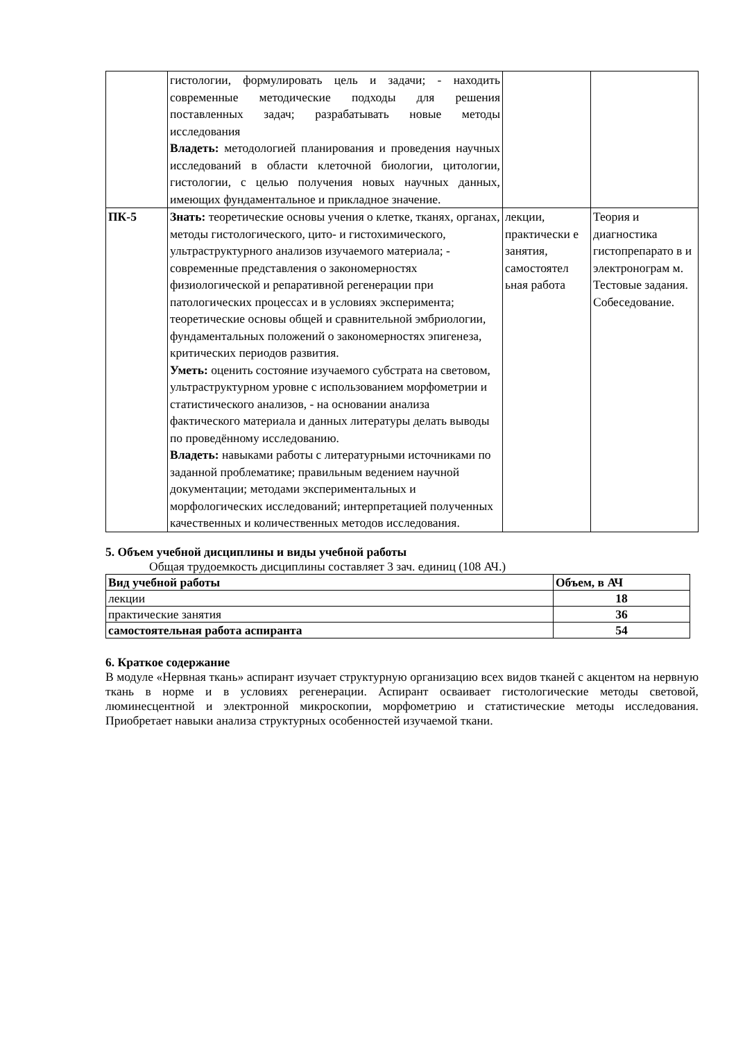| | гистологии, формулировать цель и задачи; - находить современные методические подходы для решения поставленных задач; разрабатывать новые методы исследования Владеть: методологией планирования и проведения научных исследований в области клеточной биологии, цитологии, гистологии, с целью получения новых научных данных, имеющих фундаментальное и прикладное значение. | | |
| ПК-5 | Знать: теоретические основы учения о клетке, тканях, органах, методы гистологического, цито- и гистохимического, ультраструктурного анализов изучаемого материала; - современные представления о закономерностях физиологической и репаративной регенерации при патологических процессах и в условиях эксперимента; теоретические основы общей и сравнительной эмбриологии, фундаментальных положений о закономерностях эпигенеза, критических периодов развития. Уметь: оценить состояние изучаемого субстрата на световом, ультраструктурном уровне с использованием морфометрии и статистического анализов, - на основании анализа фактического материала и данных литературы делать выводы по проведённому исследованию. Владеть: навыками работы с литературными источниками по заданной проблематике; правильным ведением научной документации; методами экспериментальных и морфологических исследований; интерпретацией полученных качественных и количественных методов исследования. | лекции, практически е занятия, самостоятел ьная работа | Теория и диагностика гистопрепарато в и электронограм м. Тестовые задания. Собеседование. |
5. Объем учебной дисциплины и виды учебной работы
Общая трудоемкость дисциплины составляет 3 зач. единиц (108 АЧ.)
| Вид учебной работы | Объем, в АЧ |
| --- | --- |
| лекции | 18 |
| практические занятия | 36 |
| самостоятельная работа аспиранта | 54 |
6. Краткое содержание
В модуле «Нервная ткань» аспирант изучает структурную организацию всех видов тканей с акцентом на нервную ткань в норме и в условиях регенерации. Аспирант осваивает гистологические методы световой, люминесцентной и электронной микроскопии, морфометрию и статистические методы исследования. Приобретает навыки анализа структурных особенностей изучаемой ткани.